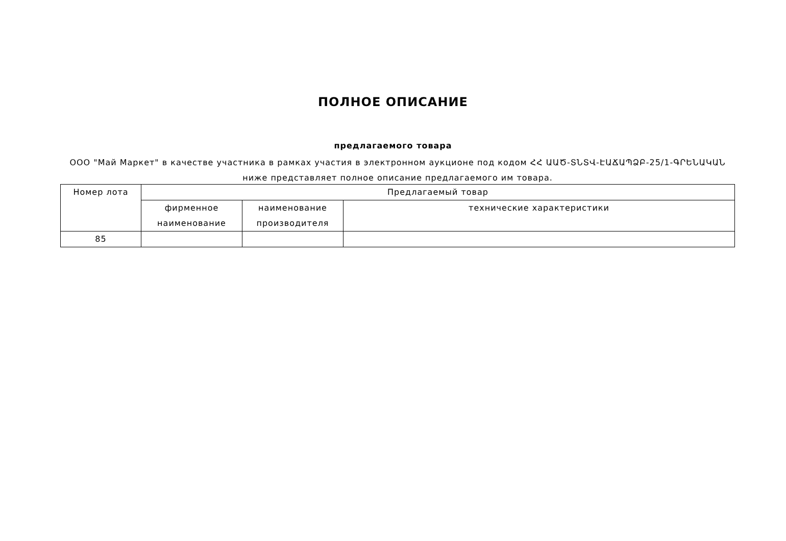ПОЛНОЕ ОПИСАНИЕ
предлагаемого товара
ООО "Май Маркет" в качестве участника в рамках участия в электронном аукционе под кодом ՀՀ ԱԱԾ-ՏՆՏՎ-ԷԱՃԱՊՁԲ-25/1-ԳՐԵՆԱԿԱՆ ниже представляет полное описание предлагаемого им товара.
| Номер лота | Предлагаемый товар | | |
| --- | --- | --- | --- |
| | фирменное наименование | наименование производителя | технические характеристики |
| 85 | | | |